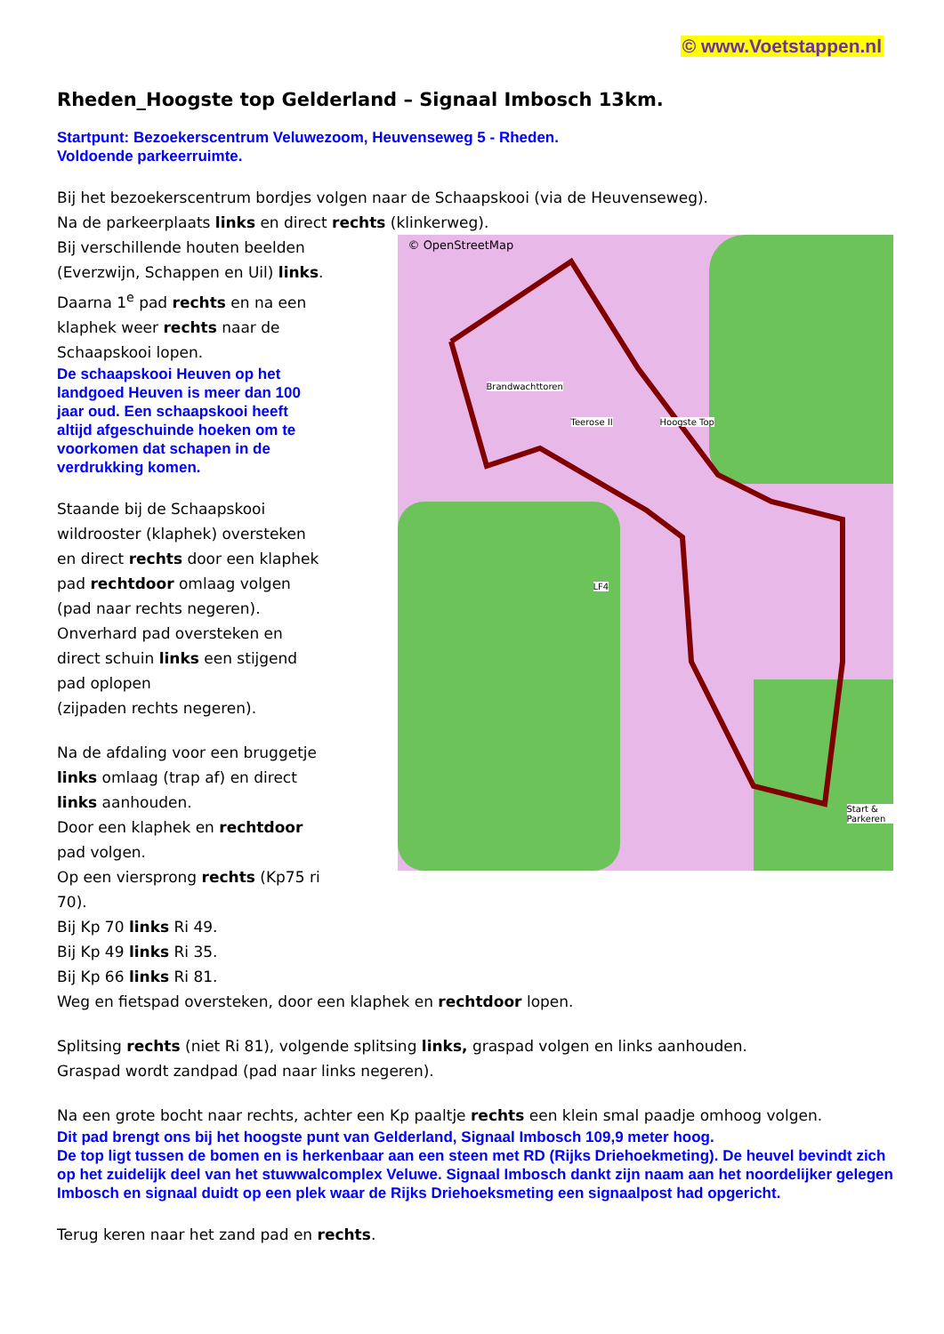© www.Voetstappen.nl
Rheden_Hoogste top Gelderland – Signaal Imbosch 13km.
Startpunt: Bezoekerscentrum Veluwezoom, Heuvenseweg 5 - Rheden.
Voldoende parkeerruimte.
Bij het bezoekerscentrum bordjes volgen naar de Schaapskooi (via de Heuvenseweg).
Na de parkeerplaats links en direct rechts (klinkerweg).
Bij verschillende houten beelden (Everzwijn, Schappen en Uil) links.
Daarna 1<sup>e</sup> pad rechts en na een klaphek weer rechts naar de Schaapskooi lopen.
De schaapskooi Heuven op het landgoed Heuven is meer dan 100 jaar oud. Een schaapskooi heeft altijd afgeschuinde hoeken om te voorkomen dat schapen in de verdrukking komen.
Staande bij de Schaapskooi wildrooster (klaphek) oversteken en direct rechts door een klaphek pad rechtdoor omlaag volgen (pad naar rechts negeren).
Onverhard pad oversteken en direct schuin links een stijgend pad oplopen
(zijpaden rechts negeren).
Na de afdaling voor een bruggetje links omlaag (trap af) en direct links aanhouden.
Door een klaphek en rechtdoor pad volgen.
Op een viersprong rechts (Kp75 ri 70).
© OpenStreetMap
Brandwachttoren
Teerose II Hoogste Top
LF4
Start & Parkeren
Bij Kp 70 links Ri 49.
Bij Kp 49 links Ri 35.
Bij Kp 66 links Ri 81.
Weg en fietspad oversteken, door een klaphek en rechtdoor lopen.
Splitsing rechts (niet Ri 81), volgende splitsing links, graspad volgen en links aanhouden.
Graspad wordt zandpad (pad naar links negeren).
Na een grote bocht naar rechts, achter een Kp paaltje rechts een klein smal paadje omhoog volgen.
Dit pad brengt ons bij het hoogste punt van Gelderland, Signaal Imbosch 109,9 meter hoog.
De top ligt tussen de bomen en is herkenbaar aan een steen met RD (Rijks Driehoekmeting). De heuvel bevindt zich op het zuidelijk deel van het stuwwalcomplex Veluwe. Signaal Imbosch dankt zijn naam aan het noordelijker gelegen Imbosch en signaal duidt op een plek waar de Rijks Driehoeksmeting een signaalpost had opgericht.
Terug keren naar het zand pad en rechts.